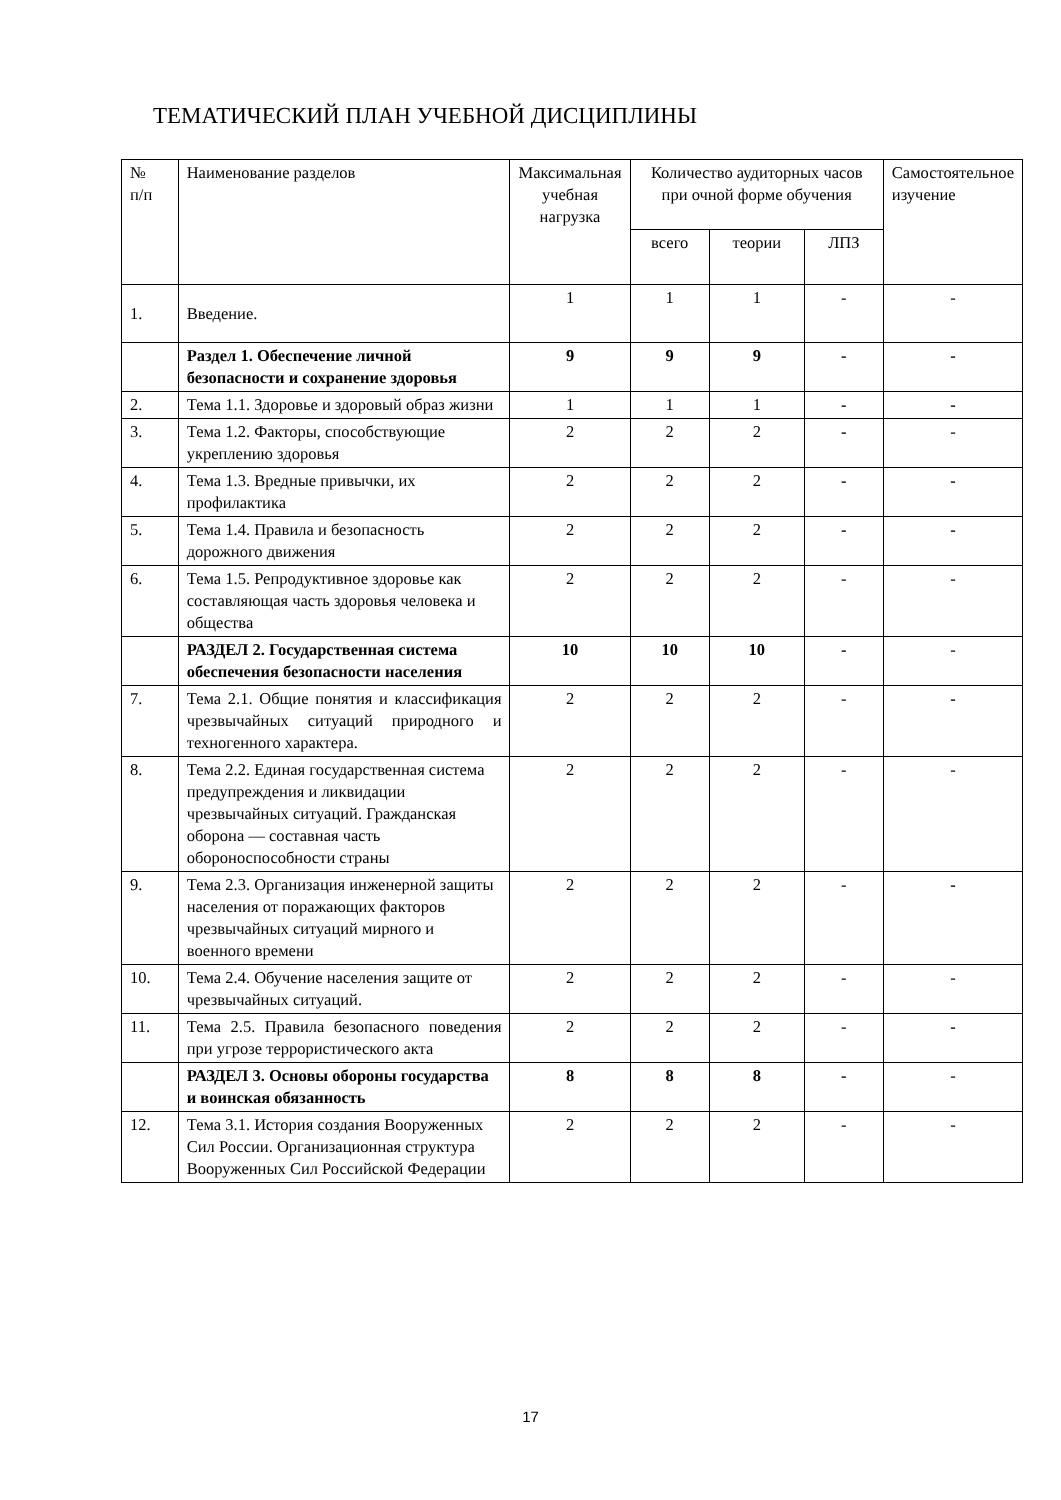ТЕМАТИЧЕСКИЙ ПЛАН УЧЕБНОЙ ДИСЦИПЛИНЫ
| № п/п | Наименование разделов | Максимальная учебная нагрузка | Количество аудиторных часов при очной форме обучения | | | Самостоятельное изучение |
| --- | --- | --- | --- | --- | --- | --- |
| | | | всего | теории | ЛПЗ | |
| 1. | Введение. | 1 | 1 | 1 | - | - |
| | Раздел 1. Обеспечение личной безопасности и сохранение здоровья | 9 | 9 | 9 | - | - |
| 2. | Тема 1.1. Здоровье и здоровый образ жизни | 1 | 1 | 1 | - | - |
| 3. | Тема 1.2. Факторы, способствующие укреплению здоровья | 2 | 2 | 2 | - | - |
| 4. | Тема 1.3. Вредные привычки, их профилактика | 2 | 2 | 2 | - | - |
| 5. | Тема 1.4. Правила и безопасность дорожного движения | 2 | 2 | 2 | - | - |
| 6. | Тема 1.5. Репродуктивное здоровье как составляющая часть здоровья человека и общества | 2 | 2 | 2 | - | - |
| | РАЗДЕЛ 2. Государственная система обеспечения безопасности населения | 10 | 10 | 10 | - | - |
| 7. | Тема 2.1. Общие понятия и классификация чрезвычайных ситуаций природного и техногенного характера. | 2 | 2 | 2 | - | - |
| 8. | Тема 2.2. Единая государственная система предупреждения и ликвидации чрезвычайных ситуаций. Гражданская оборона — составная часть обороноспособности страны | 2 | 2 | 2 | - | - |
| 9. | Тема 2.3. Организация инженерной защиты населения от поражающих факторов чрезвычайных ситуаций мирного и военного времени | 2 | 2 | 2 | - | - |
| 10. | Тема 2.4. Обучение населения защите от чрезвычайных ситуаций. | 2 | 2 | 2 | - | - |
| 11. | Тема 2.5. Правила безопасного поведения при угрозе террористического акта | 2 | 2 | 2 | - | - |
| | РАЗДЕЛ 3. Основы обороны государства и воинская обязанность | 8 | 8 | 8 | - | - |
| 12. | Тема 3.1. История создания Вооруженных Сил России. Организационная структура Вооруженных Сил Российской Федерации | 2 | 2 | 2 | - | - |
17